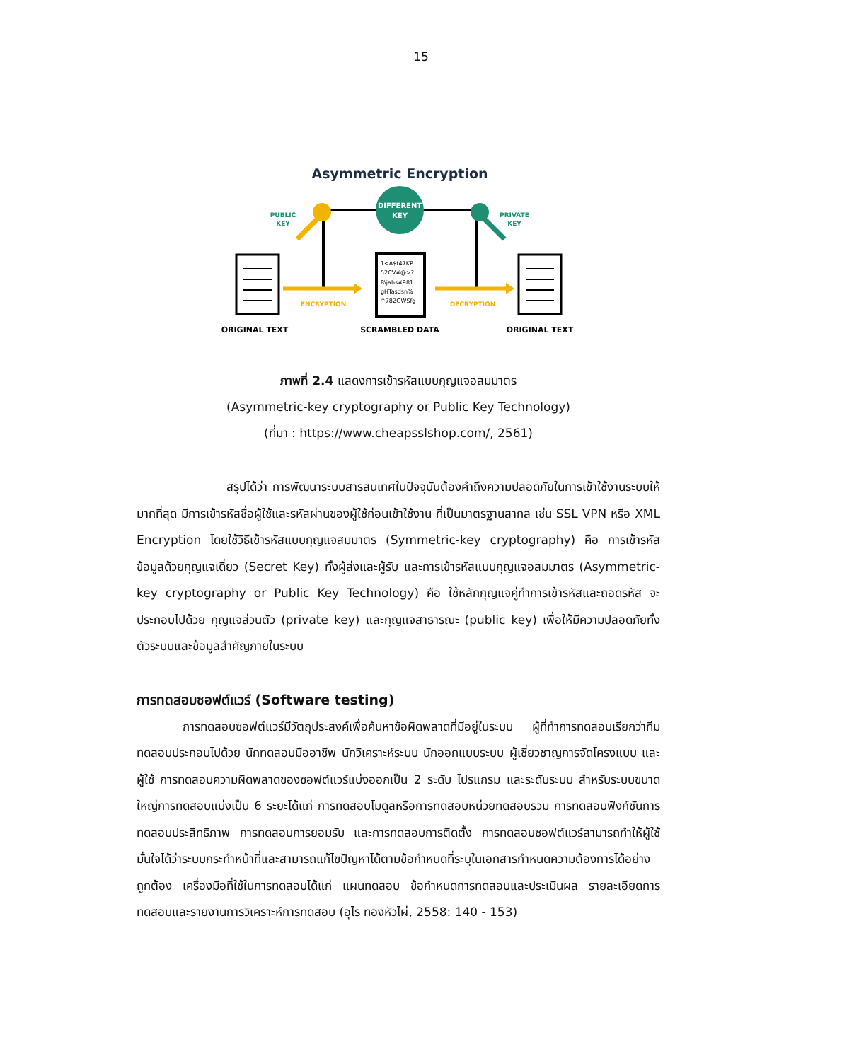15
Asymmetric Encryption
DIFFERENT
KEY
PUBLIC
KEY
PRIVATE
KEY
ENCRYPTION
DECRYPTION
1<A$t47KP
52CV#@>?
8\jahs#981
gHTasdsn%
^78ZGWSfg
ORIGINAL TEXT
SCRAMBLED DATA
ORIGINAL TEXT
ภาพที่ 2.4 แสดงการเข้ารหัสแบบกุญแจอสมมาตร
(Asymmetric-key cryptography or Public Key Technology)
(ที่มา : https://www.cheapsslshop.com/, 2561)
สรุปได้ว่า การพัฒนาระบบสารสนเทศในปัจจุบันต้องคำถึงความปลอดภัยในการเข้าใช้งานระบบให้มากที่สุด มีการเข้ารหัสชื่อผู้ใช้และรหัสผ่านของผู้ใช้ก่อนเข้าใช้งาน ที่เป็นมาตรฐานสากล เช่น SSL VPN หรือ XML Encryption โดยใช้วิธีเข้ารหัสแบบกุญแจสมมาตร (Symmetric-key cryptography) คือ การเข้ารหัสข้อมูลด้วยกุญแจเดี่ยว (Secret Key) ทั้งผู้ส่งและผู้รับ และการเข้ารหัสแบบกุญแจอสมมาตร (Asymmetric-key cryptography or Public Key Technology) คือ ใช้หลักกุญแจคู่ทำการเข้ารหัสและถอดรหัส จะประกอบไปด้วย กุญแจส่วนตัว (private key) และกุญแจสาธารณะ (public key) เพื่อให้มีความปลอดภัยทั้งตัวระบบและข้อมูลสำคัญภายในระบบ
การทดสอบซอฟต์แวร์ (Software testing)
การทดสอบซอฟต์แวร์มีวัตถุประสงค์เพื่อค้นหาข้อผิดพลาดที่มีอยู่ในระบบ ผู้ที่ทำการทดสอบเรียกว่าทีมทดสอบประกอบไปด้วย นักทดสอบมืออาชีพ นักวิเคราะห์ระบบ นักออกแบบระบบ ผู้เชี่ยวชาญการจัดโครงแบบ และผู้ใช้ การทดสอบความผิดพลาดของซอฟต์แวร์แบ่งออกเป็น 2 ระดับ โปรแกรม และระดับระบบ สำหรับระบบขนาดใหญ่การทดสอบแบ่งเป็น 6 ระยะได้แก่ การทดสอบโมดูลหรือการทดสอบหน่วยทดสอบรวม การทดสอบฟังก์ชันการทดสอบประสิทธิภาพ การทดสอบการยอมรับ และการทดสอบการติดตั้ง การทดสอบซอฟต์แวร์สามารถทำให้ผู้ใช้มั่นใจได้ว่าระบบกระทำหน้าที่และสามารถแก้ไขปัญหาได้ตามข้อกำหนดที่ระบุในเอกสารกำหนดความต้องการได้อย่างถูกต้อง เครื่องมือที่ใช้ในการทดสอบได้แก่ แผนทดสอบ ข้อกำหนดการทดสอบและประเมินผล รายละเอียดการทดสอบและรายงานการวิเคราะห์การทดสอบ (อุไร ทองหัวไผ่, 2558: 140 - 153)